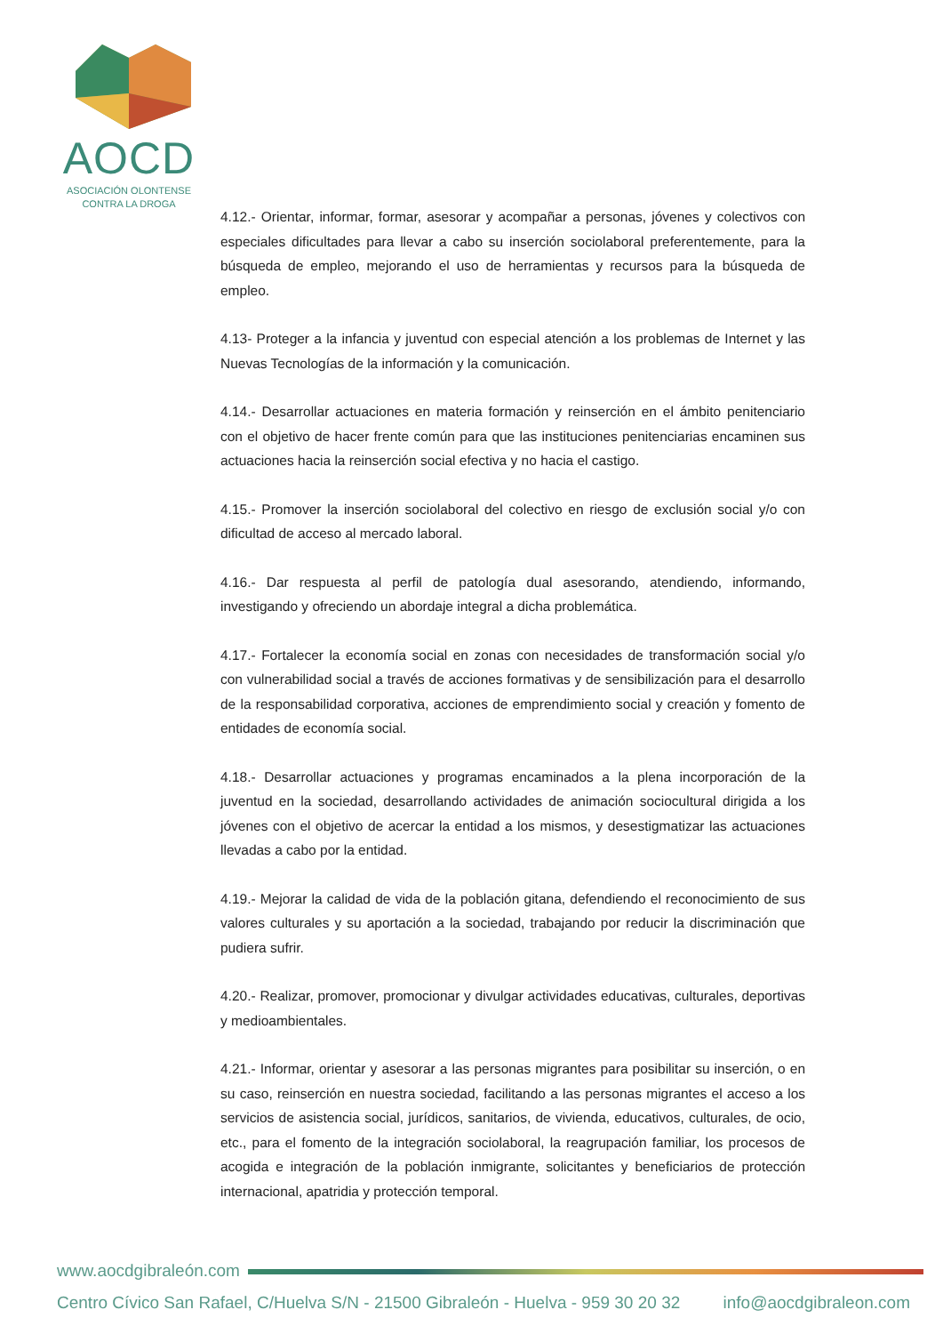AOCD
ASOCIACIÓN OLONTENSE
CONTRA LA DROGA
4.12.- Orientar, informar, formar, asesorar y acompañar a personas, jóvenes y colectivos con especiales dificultades para llevar a cabo su inserción sociolaboral preferentemente, para la búsqueda de empleo, mejorando el uso de herramientas y recursos para la búsqueda de empleo.
4.13- Proteger a la infancia y juventud con especial atención a los problemas de Internet y las Nuevas Tecnologías de la información y la comunicación.
4.14.- Desarrollar actuaciones en materia formación y reinserción en el ámbito penitenciario con el objetivo de hacer frente común para que las instituciones penitenciarias encaminen sus actuaciones hacia la reinserción social efectiva y no hacia el castigo.
4.15.- Promover la inserción sociolaboral del colectivo en riesgo de exclusión social y/o con dificultad de acceso al mercado laboral.
4.16.- Dar respuesta al perfil de patología dual asesorando, atendiendo, informando, investigando y ofreciendo un abordaje integral a dicha problemática.
4.17.- Fortalecer la economía social en zonas con necesidades de transformación social y/o con vulnerabilidad social a través de acciones formativas y de sensibilización para el desarrollo de la responsabilidad corporativa, acciones de emprendimiento social y creación y fomento de entidades de economía social.
4.18.- Desarrollar actuaciones y programas encaminados a la plena incorporación de la juventud en la sociedad, desarrollando actividades de animación sociocultural dirigida a los jóvenes con el objetivo de acercar la entidad a los mismos, y desestigmatizar las actuaciones llevadas a cabo por la entidad.
4.19.- Mejorar la calidad de vida de la población gitana, defendiendo el reconocimiento de sus valores culturales y su aportación a la sociedad, trabajando por reducir la discriminación que pudiera sufrir.
4.20.- Realizar, promover, promocionar y divulgar actividades educativas, culturales, deportivas y medioambientales.
4.21.- Informar, orientar y asesorar a las personas migrantes para posibilitar su inserción, o en su caso, reinserción en nuestra sociedad, facilitando a las personas migrantes el acceso a los servicios de asistencia social, jurídicos, sanitarios, de vivienda, educativos, culturales, de ocio, etc., para el fomento de la integración sociolaboral, la reagrupación familiar, los procesos de acogida e integración de la población inmigrante, solicitantes y beneficiarios de protección internacional, apatridia y protección temporal.
www.aocdgibraleón.com
Centro Cívico San Rafael, C/Huelva S/N - 21500 Gibraleón - Huelva - 959 30 20 32 info@aocdgibraleon.com